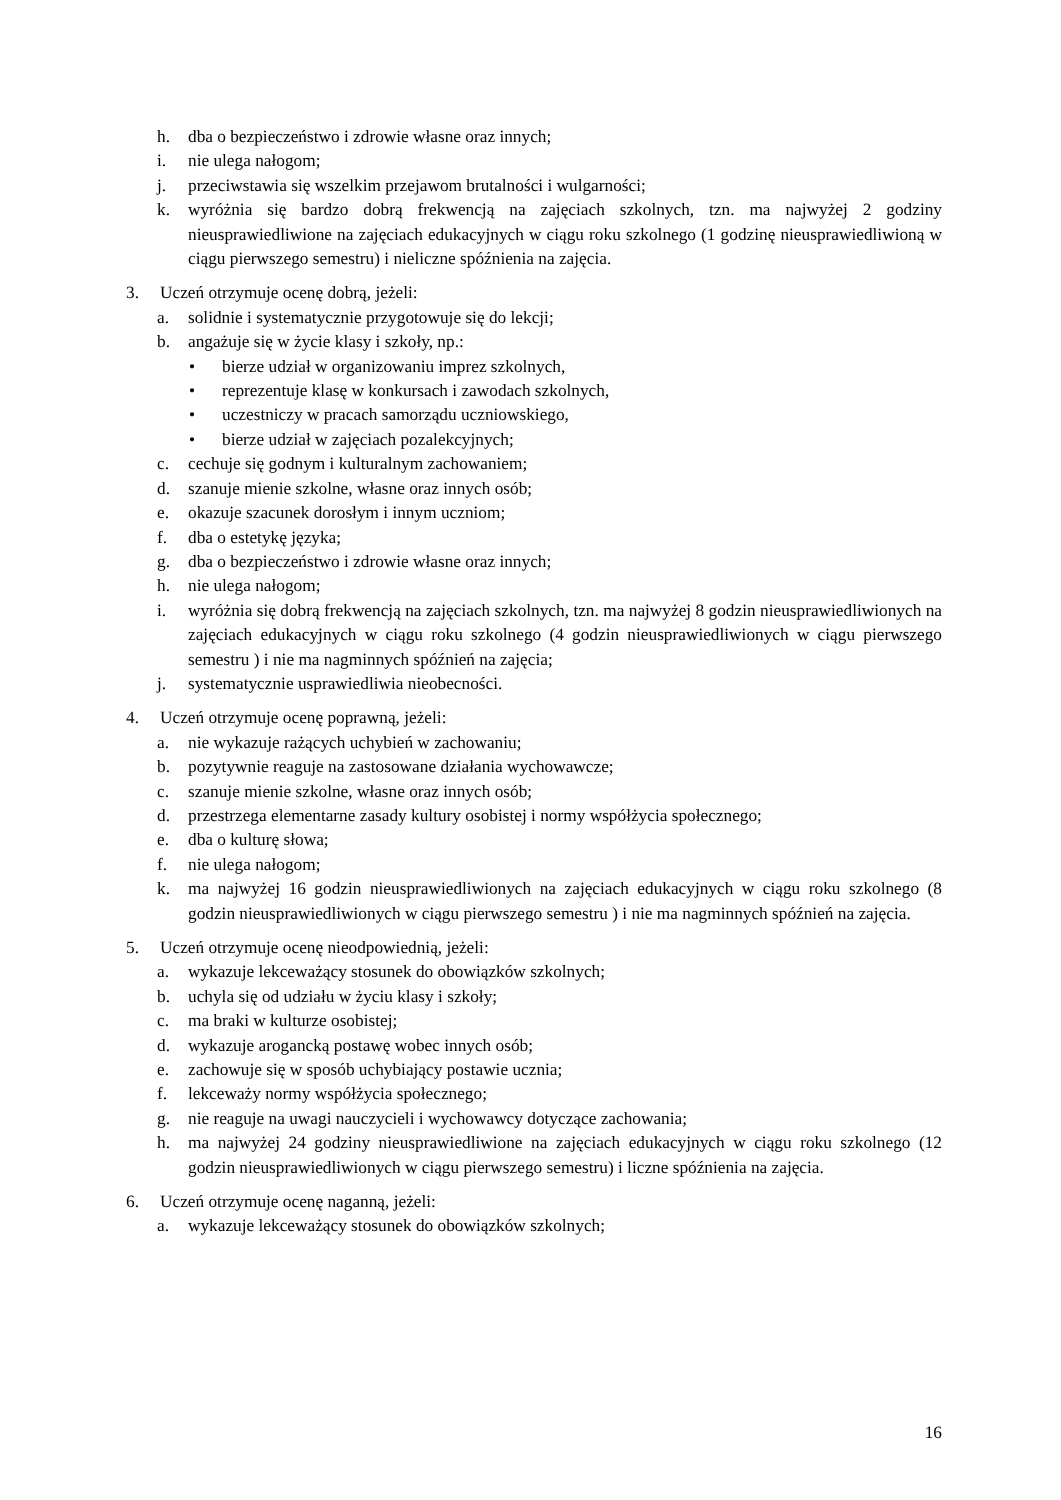h. dba o bezpieczeństwo i zdrowie własne oraz innych;
i. nie ulega nałogom;
j. przeciwstawia się wszelkim przejawom brutalności i wulgarności;
k. wyróżnia się bardzo dobrą frekwencją na zajęciach szkolnych, tzn. ma najwyżej 2 godziny nieusprawiedliwione na zajęciach edukacyjnych w ciągu roku szkolnego (1 godzinę nieusprawiedliwioną w ciągu pierwszego semestru) i nieliczne spóźnienia na zajęcia.
3. Uczeń otrzymuje ocenę dobrą, jeżeli:
a. solidnie i systematycznie przygotowuje się do lekcji;
b. angażuje się w życie klasy i szkoły, np.:
• bierze udział w organizowaniu imprez szkolnych,
• reprezentuje klasę w konkursach i zawodach szkolnych,
• uczestniczy w pracach samorządu uczniowskiego,
• bierze udział w zajęciach pozalekcyjnych;
c. cechuje się godnym i kulturalnym zachowaniem;
d. szanuje mienie szkolne, własne oraz innych osób;
e. okazuje szacunek dorosłym i innym uczniom;
f. dba o estetykę języka;
g. dba o bezpieczeństwo i zdrowie własne oraz innych;
h. nie ulega nałogom;
i. wyróżnia się dobrą frekwencją na zajęciach szkolnych, tzn. ma najwyżej 8 godzin nieusprawiedliwionych na zajęciach edukacyjnych w ciągu roku szkolnego (4 godzin nieusprawiedliwionych w ciągu pierwszego semestru ) i nie ma nagminnych spóźnień na zajęcia;
j. systematycznie usprawiedliwia nieobecności.
4. Uczeń otrzymuje ocenę poprawną, jeżeli:
a. nie wykazuje rażących uchybień w zachowaniu;
b. pozytywnie reaguje na zastosowane działania wychowawcze;
c. szanuje mienie szkolne, własne oraz innych osób;
d. przestrzega elementarne zasady kultury osobistej i normy współżycia społecznego;
e. dba o kulturę słowa;
f. nie ulega nałogom;
k. ma najwyżej 16 godzin nieusprawiedliwionych na zajęciach edukacyjnych w ciągu roku szkolnego (8 godzin nieusprawiedliwionych w ciągu pierwszego semestru ) i nie ma nagminnych spóźnień na zajęcia.
5. Uczeń otrzymuje ocenę nieodpowiednią, jeżeli:
a. wykazuje lekceważący stosunek do obowiązków szkolnych;
b. uchyla się od udziału w życiu klasy i szkoły;
c. ma braki w kulturze osobistej;
d. wykazuje arogancką postawę wobec innych osób;
e. zachowuje się w sposób uchybiający postawie ucznia;
f. lekceważy normy współżycia społecznego;
g. nie reaguje na uwagi nauczycieli i wychowawcy dotyczące zachowania;
h. ma najwyżej 24 godziny nieusprawiedliwione na zajęciach edukacyjnych w ciągu roku szkolnego (12 godzin nieusprawiedliwionych w ciągu pierwszego semestru) i liczne spóźnienia na zajęcia.
6. Uczeń otrzymuje ocenę naganną, jeżeli:
a. wykazuje lekceważący stosunek do obowiązków szkolnych;
16